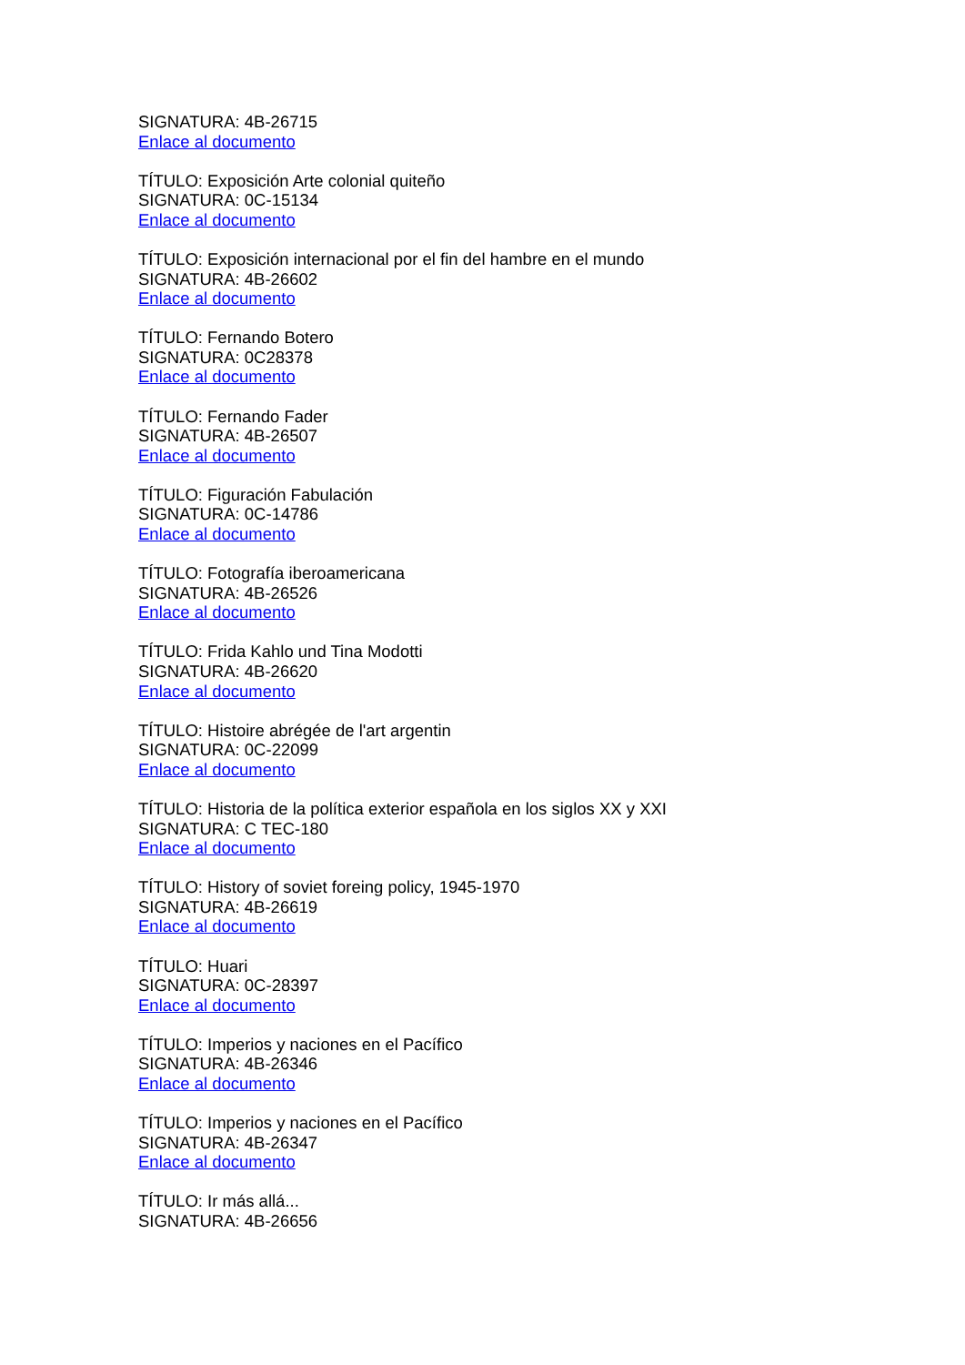SIGNATURA: 4B-26715
Enlace al documento
TÍTULO: Exposición Arte colonial quiteño
SIGNATURA: 0C-15134
Enlace al documento
TÍTULO: Exposición internacional por el fin del hambre en el mundo
SIGNATURA: 4B-26602
Enlace al documento
TÍTULO: Fernando Botero
SIGNATURA: 0C28378
Enlace al documento
TÍTULO: Fernando Fader
SIGNATURA: 4B-26507
Enlace al documento
TÍTULO: Figuración Fabulación
SIGNATURA: 0C-14786
Enlace al documento
TÍTULO: Fotografía iberoamericana
SIGNATURA: 4B-26526
Enlace al documento
TÍTULO: Frida Kahlo und Tina Modotti
SIGNATURA: 4B-26620
Enlace al documento
TÍTULO: Histoire abrégée de l'art argentin
SIGNATURA: 0C-22099
Enlace al documento
TÍTULO: Historia de la política exterior española en los siglos XX y XXI
SIGNATURA: C TEC-180
Enlace al documento
TÍTULO: History of soviet foreing policy, 1945-1970
SIGNATURA: 4B-26619
Enlace al documento
TÍTULO: Huari
SIGNATURA: 0C-28397
Enlace al documento
TÍTULO: Imperios y naciones en el Pacífico
SIGNATURA: 4B-26346
Enlace al documento
TÍTULO: Imperios y naciones en el Pacífico
SIGNATURA: 4B-26347
Enlace al documento
TÍTULO: Ir más allá...
SIGNATURA: 4B-26656